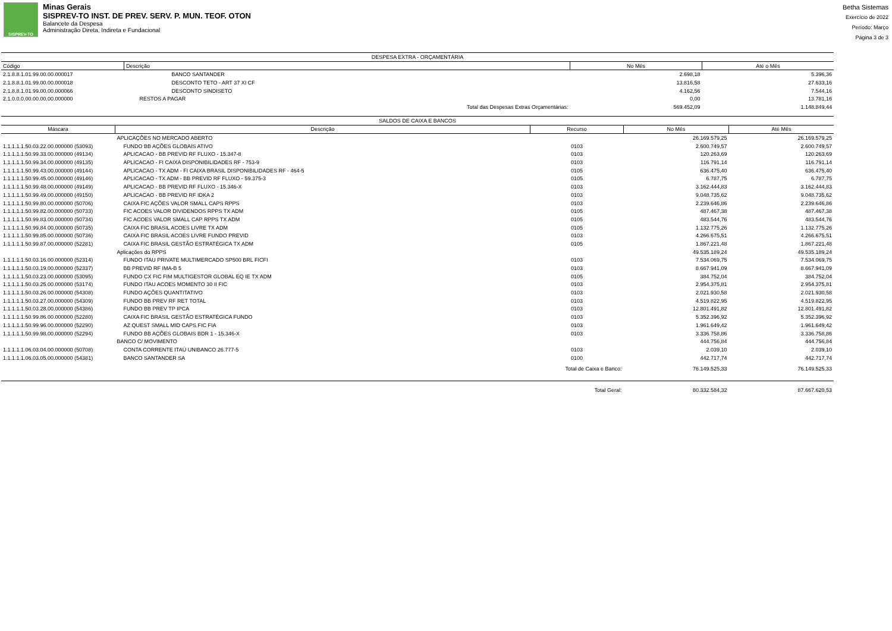SISPREV-TO
Minas Gerais
SISPREV-TO INST. DE PREV. SERV. P. MUN. TEOF. OTON
Balancete da Despesa
Administração Direta, Indireta e Fundacional
Betha Sistemas
Exercício de 2022
Período: Março
Página 3 de 3
| DESPESA EXTRA - ORÇAMENTÁRIA | | | |
| Código | Descrição | No Mês | Até o Mês |
| 2.1.8.8.1.01.99.00.00.000017 | BANCO SANTANDER | 2.698,18 | 5.396,36 |
| 2.1.8.8.1.01.99.00.00.000018 | DESCONTO TETO - ART 37 XI CF | 13.816,58 | 27.633,16 |
| 2.1.8.8.1.01.99.00.00.000066 | DESCONTO SINDISETO | 4.162,56 | 7.544,16 |
| 2.1.0.0.0.00.00.00.00.000000 | RESTOS A PAGAR | 0,00 | 13.781,16 |
| | Total das Despesas Extras Orçamentárias: | 569.452,09 | 1.148.849,44 |
| SALDOS DE CAIXA E BANCOS | | | | |
| Máscara | Descrição | Recurso | No Mês | Até Mês |
| | APLICAÇÕES NO MERCADO ABERTO | | 26.169.579,25 | 26.169.579,25 |
| 1.1.1.1.1.50.03.22.00.000000 (53093) | FUNDO BB AÇÕES GLOBAIS ATIVO | 0103 | 2.600.749,57 | 2.600.749,57 |
| 1.1.1.1.1.50.99.33.00.000000 (49134) | APLICACAO - BB PREVID RF FLUXO - 15.347-8 | 0103 | 120.263,69 | 120.263,69 |
| 1.1.1.1.1.50.99.34.00.000000 (49135) | APLICACAO - FI CAIXA DISPONIBILIDADES RF - 753-9 | 0103 | 116.791,14 | 116.791,14 |
| 1.1.1.1.1.50.99.43.00.000000 (49144) | APLICACAO - TX ADM - FI CAIXA BRASIL DISPONIBILIDADES RF - 464-5 | 0105 | 636.475,40 | 636.475,40 |
| 1.1.1.1.1.50.99.45.00.000000 (49146) | APLICACAO - TX ADM - BB PREVID RF FLUXO - 59.375-3 | 0105 | 6.787,75 | 6.787,75 |
| 1.1.1.1.1.50.99.48.00.000000 (49149) | APLICACAO - BB PREVID RF FLUXO - 15.346-X | 0103 | 3.162.444,83 | 3.162.444,83 |
| 1.1.1.1.1.50.99.49.00.000000 (49150) | APLICACAO - BB PREVID RF IDKA 2 | 0103 | 9.048.735,62 | 9.048.735,62 |
| 1.1.1.1.1.50.99.80.00.000000 (50706) | CAIXA FIC AÇÕES VALOR SMALL CAPS RPPS | 0103 | 2.239.646,86 | 2.239.646,86 |
| 1.1.1.1.1.50.99.82.00.000000 (50733) | FIC ACOES VALOR DIVIDENDOS RPPS TX ADM | 0105 | 487.467,38 | 487.467,38 |
| 1.1.1.1.1.50.99.83.00.000000 (50734) | FIC ACOES VALOR SMALL CAP RPPS TX ADM | 0105 | 483.544,76 | 483.544,76 |
| 1.1.1.1.1.50.99.84.00.000000 (50735) | CAIXA FIC BRASIL ACOES LIVRE TX ADM | 0105 | 1.132.775,26 | 1.132.775,26 |
| 1.1.1.1.1.50.99.85.00.000000 (50736) | CAIXA FIC BRASIL ACOES LIVRE FUNDO PREVID | 0103 | 4.266.675,51 | 4.266.675,51 |
| 1.1.1.1.1.50.99.87.00.000000 (52281) | CAIXA FIC BRASIL GESTÃO ESTRATÉGICA TX ADM | 0105 | 1.867.221,48 | 1.867.221,48 |
| | Aplicações do RPPS | | 49.535.189,24 | 49.535.189,24 |
| 1.1.1.1.1.50.03.16.00.000000 (52314) | FUNDO ITAU PRIVATE MULTIMERCADO SP500 BRL FICFI | 0103 | 7.534.069,75 | 7.534.069,75 |
| 1.1.1.1.1.50.03.19.00.000000 (52337) | BB PREVID RF IMA-B 5 | 0103 | 8.667.941,09 | 8.667.941,09 |
| 1.1.1.1.1.50.03.23.00.000000 (53095) | FUNDO CX FIC FIM MULTIGESTOR GLOBAL EQ IE TX ADM | 0105 | 384.752,04 | 384.752,04 |
| 1.1.1.1.1.50.03.25.00.000000 (53174) | FUNDO ITAU ACOES MOMENTO 30 II FIC | 0103 | 2.954.375,81 | 2.954.375,81 |
| 1.1.1.1.1.50.03.26.00.000000 (54308) | FUNDO AÇÕES QUANTITATIVO | 0103 | 2.021.930,58 | 2.021.930,58 |
| 1.1.1.1.1.50.03.27.00.000000 (54309) | FUNDO BB PREV RF RET TOTAL | 0103 | 4.519.822,95 | 4.519.822,95 |
| 1.1.1.1.1.50.03.28.00.000000 (54386) | FUNDO BB PREV TP IPCA | 0103 | 12.801.491,82 | 12.801.491,82 |
| 1.1.1.1.1.50.99.86.00.000000 (52280) | CAIXA FIC BRASIL GESTÃO ESTRATÉGICA FUNDO | 0103 | 5.352.396,92 | 5.352.396,92 |
| 1.1.1.1.1.50.99.96.00.000000 (52290) | AZ QUEST SMALL MID CAPS FIC FIA | 0103 | 1.961.649,42 | 1.961.649,42 |
| 1.1.1.1.1.50.99.98.00.000000 (52294) | FUNDO BB AÇÕES GLOBAIS BDR 1 - 15.346-X | 0103 | 3.336.758,86 | 3.336.758,86 |
| | BANCO C/ MOVIMENTO | | 444.756,84 | 444.756,84 |
| 1.1.1.1.1.06.03.04.00.000000 (50708) | CONTA CORRENTE ITAÚ UNIBANCO 26.777-5 | 0103 | 2.039,10 | 2.039,10 |
| 1.1.1.1.1.06.03.05.00.000000 (54381) | BANCO SANTANDER SA | 0100 | 442.717,74 | 442.717,74 |
| | | Total de Caixa e Banco: | 76.149.525,33 | 76.149.525,33 |
| | | Total Geral: | 80.332.584,32 | 87.667.620,53 |